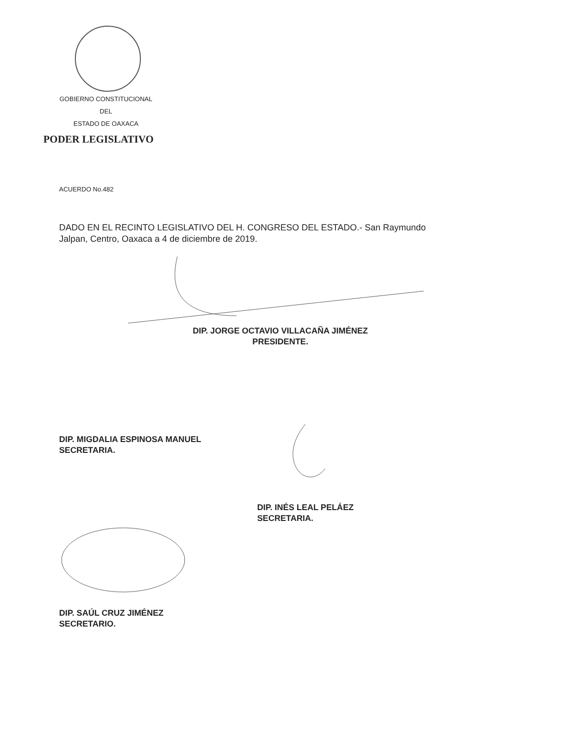GOBIERNO CONSTITUCIONAL
DEL
ESTADO DE OAXACA
PODER LEGISLATIVO
ACUERDO No.482
DADO EN EL RECINTO LEGISLATIVO DEL H. CONGRESO DEL ESTADO.- San Raymundo Jalpan, Centro, Oaxaca a 4 de diciembre de 2019.
DIP. JORGE OCTAVIO VILLACAÑA JIMÉNEZ
PRESIDENTE.
DIP. MIGDALIA ESPINOSA MANUEL
SECRETARIA.
DIP. INÉS LEAL PELÁEZ
SECRETARIA.
DIP. SAÚL CRUZ JIMÉNEZ
SECRETARIO.